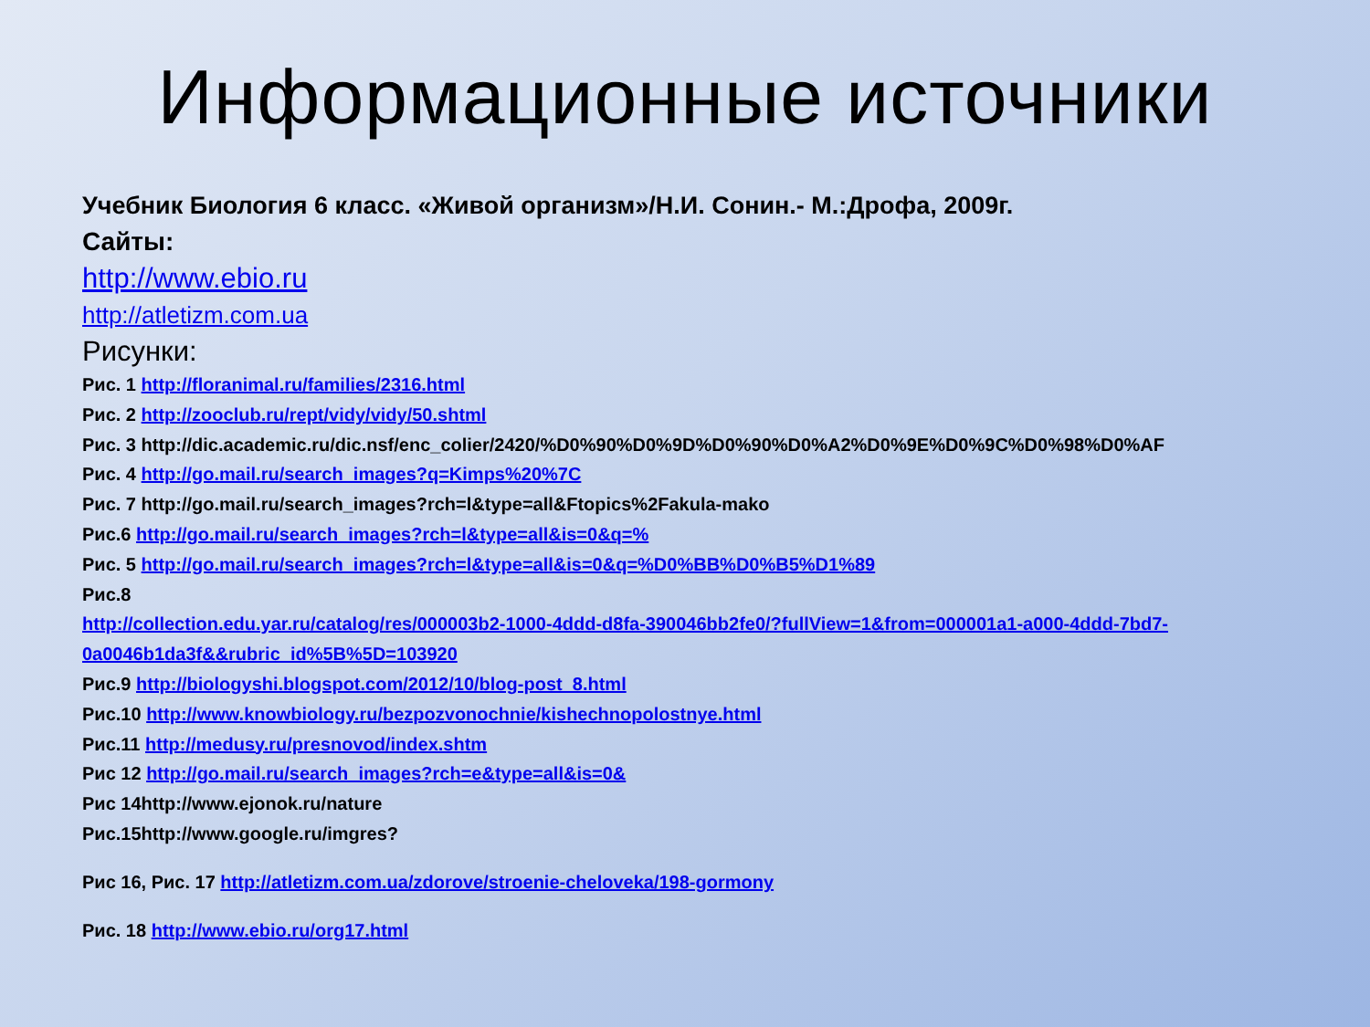Информационные источники
Учебник Биология 6 класс. «Живой организм»/Н.И. Сонин.- М.:Дрофа, 2009г.
Сайты:
http://www.ebio.ru
http://atletizm.com.ua
Рисунки:
Рис. 1 http://floranimal.ru/families/2316.html
Рис. 2 http://zooclub.ru/rept/vidy/vidy/50.shtml
Рис. 3 http://dic.academic.ru/dic.nsf/enc_colier/2420/%D0%90%D0%9D%D0%90%D0%A2%D0%9E%D0%9C%D0%98%D0%AF
Рис. 4 http://go.mail.ru/search_images?q=Kimps%20%7C
Рис. 7 http://go.mail.ru/search_images?rch=l&type=all&Ftopics%2Fakula-mako
Рис.6 http://go.mail.ru/search_images?rch=l&type=all&is=0&q=%
Рис. 5 http://go.mail.ru/search_images?rch=l&type=all&is=0&q=%D0%BB%D0%B5%D1%89
Рис.8
http://collection.edu.yar.ru/catalog/res/000003b2-1000-4ddd-d8fa-390046bb2fe0/?fullView=1&from=000001a1-a000-4ddd-7bd7-0a0046b1da3f&&rubric_id%5B%5D=103920
Рис.9 http://biologyshi.blogspot.com/2012/10/blog-post_8.html
Рис.10 http://www.knowbiology.ru/bezpozvonochnie/kishechnopolostnye.html
Рис.11 http://medusy.ru/presnovod/index.shtm
Рис 12 http://go.mail.ru/search_images?rch=e&type=all&is=0&
Рис 14http://www.ejonok.ru/nature
Рис.15http://www.google.ru/imgres?
Рис 16, Рис. 17 http://atletizm.com.ua/zdorove/stroenie-cheloveka/198-gormony
Рис. 18 http://www.ebio.ru/org17.html